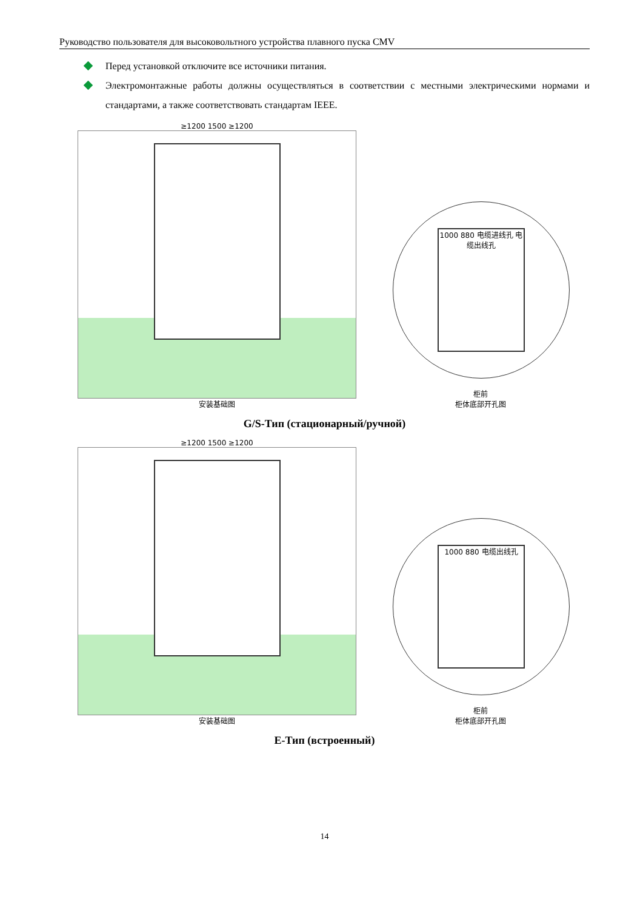Руководство пользователя для высоковольтного устройства плавного пуска CMV
Перед установкой отключите все источники питания.
Электромонтажные работы должны осуществляться в соответствии с местными электрическими нормами и стандартами, а также соответствовать стандартам IEEE.
≥1200 1500 ≥1200
安装基础图
1000 880 电缆进线孔 电缆出线孔
柜前
柜体底部开孔图
G/S-Тип (стационарный/ручной)
≥1200 1500 ≥1200
安装基础图
1000 880 电缆出线孔
柜前
柜体底部开孔图
E-Тип (встроенный)
14